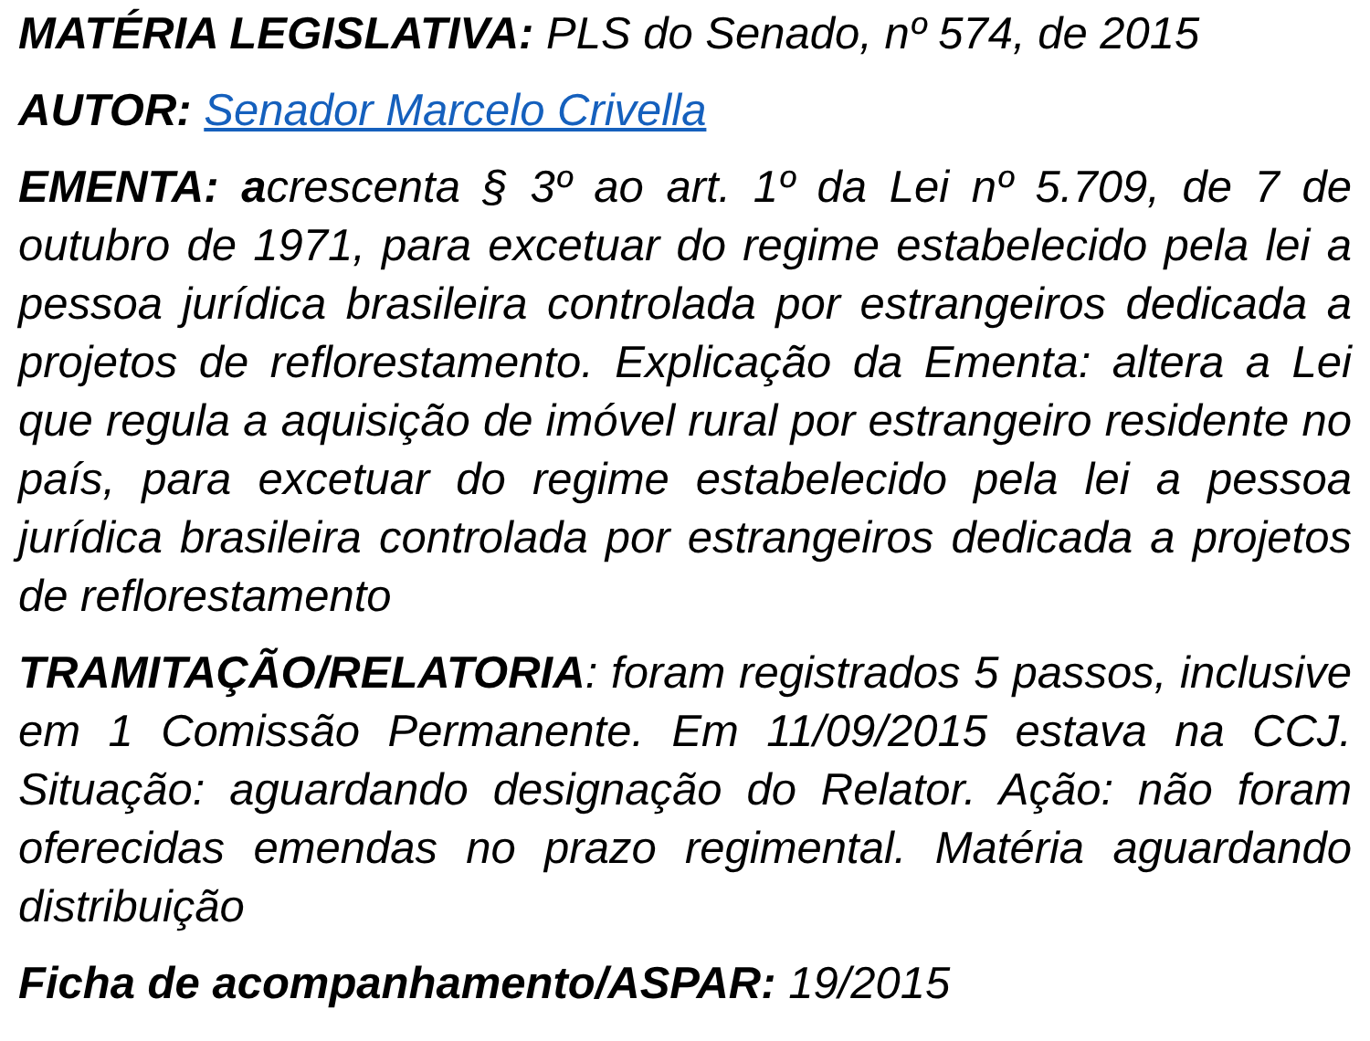MATÉRIA LEGISLATIVA: PLS do Senado, nº 574, de 2015
AUTOR: Senador Marcelo Crivella
EMENTA: acrescenta § 3º ao art. 1º da Lei nº 5.709, de 7 de outubro de 1971, para excetuar do regime estabelecido pela lei a pessoa jurídica brasileira controlada por estrangeiros dedicada a projetos de reflorestamento. Explicação da Ementa: altera a Lei que regula a aquisição de imóvel rural por estrangeiro residente no país, para excetuar do regime estabelecido pela lei a pessoa jurídica brasileira controlada por estrangeiros dedicada a projetos de reflorestamento
TRAMITAÇÃO/RELATORIA: foram registrados 5 passos, inclusive em 1 Comissão Permanente. Em 11/09/2015 estava na CCJ. Situação: aguardando designação do Relator. Ação: não foram oferecidas emendas no prazo regimental. Matéria aguardando distribuição
Ficha de acompanhamento/ASPAR: 19/2015